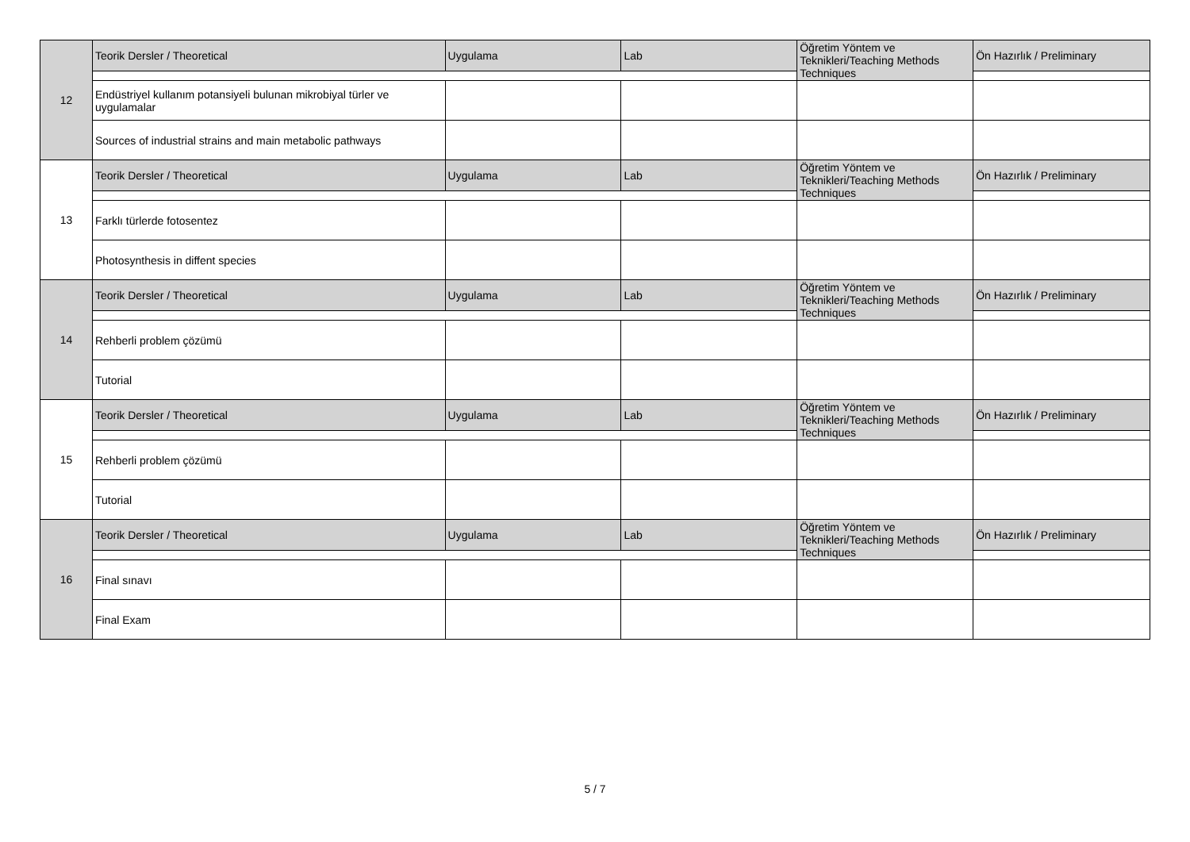| 12 | Teorik Dersler / Theoretical | Uygulama | Lab | Öğretim Yöntem ve Teknikleri/Teaching Methods Techniques | Ön Hazırlık / Preliminary |
| | Endüstriyel kullanım potansiyeli bulunan mikrobiyal türler ve uygulamalar | | | | |
| | Sources of industrial strains and main metabolic pathways | | | | |
| 13 | Teorik Dersler / Theoretical | Uygulama | Lab | Öğretim Yöntem ve Teknikleri/Teaching Methods Techniques | Ön Hazırlık / Preliminary |
| | Farklı türlerde fotosentez | | | | |
| | Photosynthesis in diffent species | | | | |
| 14 | Teorik Dersler / Theoretical | Uygulama | Lab | Öğretim Yöntem ve Teknikleri/Teaching Methods Techniques | Ön Hazırlık / Preliminary |
| | Rehberli problem çözümü | | | | |
| | Tutorial | | | | |
| 15 | Teorik Dersler / Theoretical | Uygulama | Lab | Öğretim Yöntem ve Teknikleri/Teaching Methods Techniques | Ön Hazırlık / Preliminary |
| | Rehberli problem çözümü | | | | |
| | Tutorial | | | | |
| 16 | Teorik Dersler / Theoretical | Uygulama | Lab | Öğretim Yöntem ve Teknikleri/Teaching Methods Techniques | Ön Hazırlık / Preliminary |
| | Final sınavı | | | | |
| | Final Exam | | | | |
5 / 7